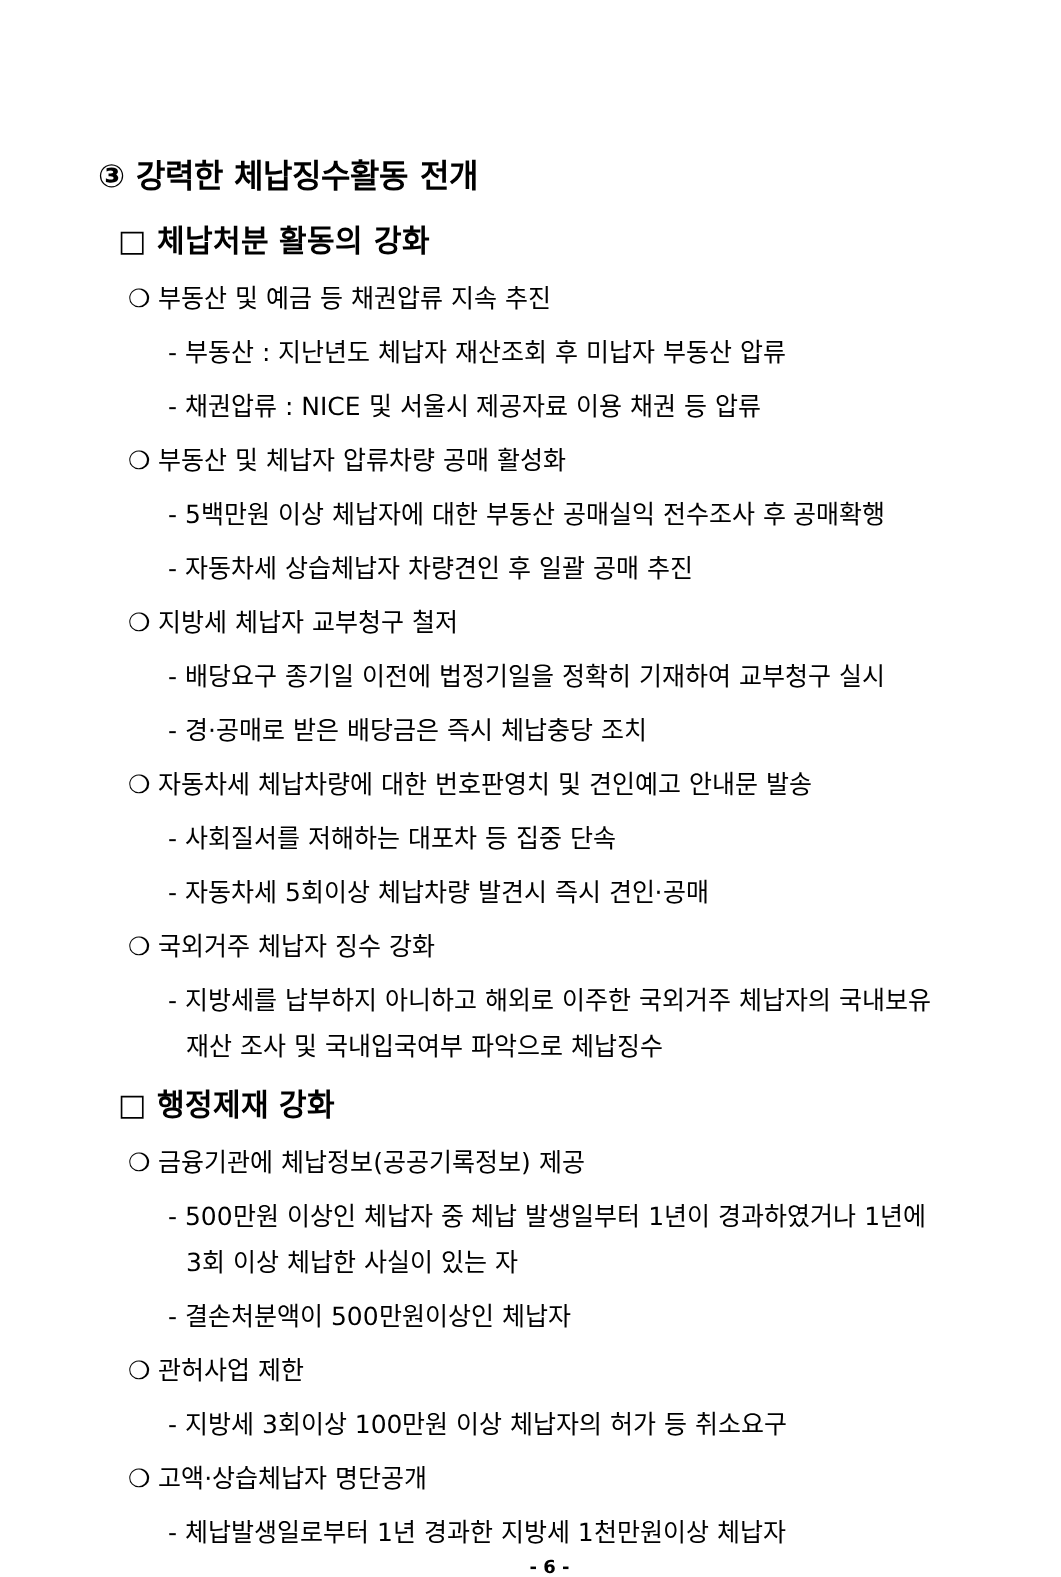③ 강력한 체납징수활동 전개
□ 체납처분 활동의 강화
❍ 부동산 및 예금 등 채권압류 지속 추진
- 부동산 : 지난년도 체납자 재산조회 후 미납자 부동산 압류
- 채권압류 : NICE 및 서울시 제공자료 이용 채권 등 압류
❍ 부동산 및 체납자 압류차량 공매 활성화
- 5백만원 이상 체납자에 대한 부동산 공매실익 전수조사 후 공매확행
- 자동차세 상습체납자 차량견인 후 일괄 공매 추진
❍ 지방세 체납자 교부청구 철저
- 배당요구 종기일 이전에 법정기일을 정확히 기재하여 교부청구 실시
- 경·공매로 받은 배당금은 즉시 체납충당 조치
❍ 자동차세 체납차량에 대한 번호판영치 및 견인예고 안내문 발송
- 사회질서를 저해하는 대포차 등 집중 단속
- 자동차세 5회이상 체납차량 발견시 즉시 견인·공매
❍ 국외거주 체납자 징수 강화
- 지방세를 납부하지 아니하고 해외로 이주한 국외거주 체납자의 국내보유
재산 조사 및 국내입국여부 파악으로 체납징수
□ 행정제재 강화
❍ 금융기관에 체납정보(공공기록정보) 제공
- 500만원 이상인 체납자 중 체납 발생일부터 1년이 경과하였거나 1년에
3회 이상 체납한 사실이 있는 자
- 결손처분액이 500만원이상인 체납자
❍ 관허사업 제한
- 지방세 3회이상 100만원 이상 체납자의 허가 등 취소요구
❍ 고액·상습체납자 명단공개
- 체납발생일로부터 1년 경과한 지방세 1천만원이상 체납자
- 6 -